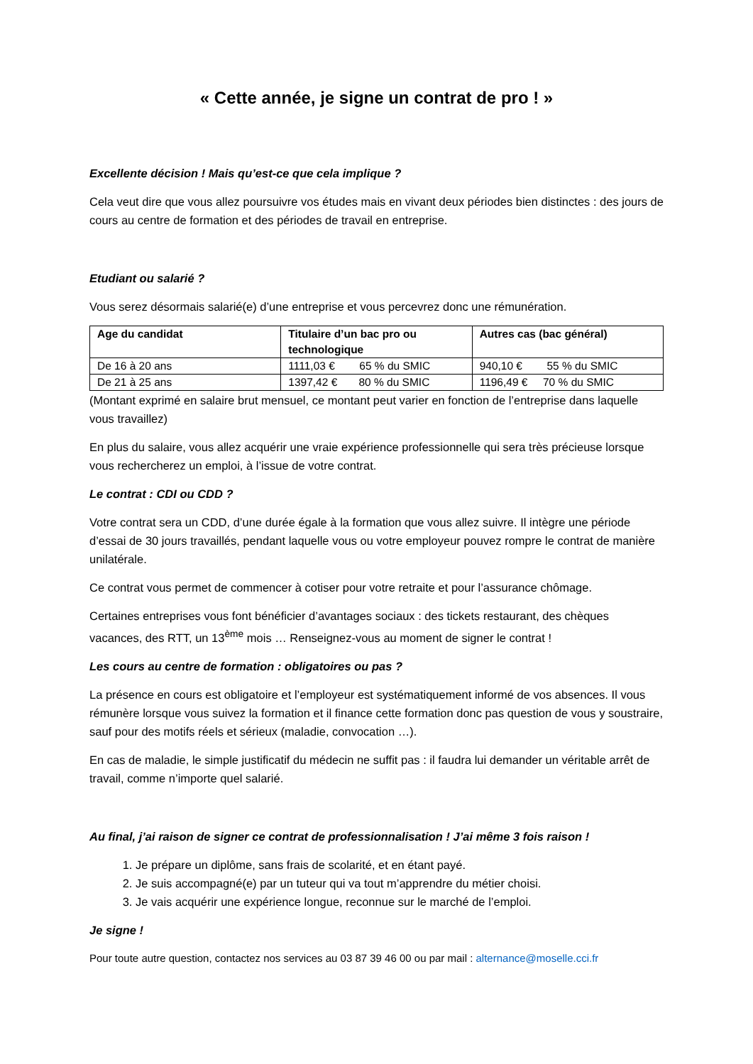« Cette année, je signe un contrat de pro ! »
Excellente décision ! Mais qu’est-ce que cela implique ?
Cela veut dire que vous allez poursuivre vos études mais en vivant deux périodes bien distinctes : des jours de cours au centre de formation et des périodes de travail en entreprise.
Etudiant ou salarié ?
Vous serez désormais salarié(e) d’une entreprise et vous percevrez donc une rémunération.
| Age du candidat | Titulaire d’un bac pro ou technologique | Autres cas (bac général) |
| --- | --- | --- |
| De 16 à 20 ans | 1111,03 € 65 % du SMIC | 940,10 € 55 % du SMIC |
| De 21 à 25 ans | 1397,42 € 80 % du SMIC | 1196,49 € 70 % du SMIC |
(Montant exprimé en salaire brut mensuel, ce montant peut varier en fonction de l’entreprise dans laquelle vous travaillez)
En plus du salaire, vous allez acquérir une vraie expérience professionnelle qui sera très précieuse lorsque vous rechercherez un emploi, à l’issue de votre contrat.
Le contrat : CDI ou CDD ?
Votre contrat sera un CDD, d’une durée égale à la formation que vous allez suivre. Il intègre une période d’essai de 30 jours travaillés, pendant laquelle vous ou votre employeur pouvez rompre le contrat de manière unilatérale.
Ce contrat vous permet de commencer à cotiser pour votre retraite et pour l’assurance chômage.
Certaines entreprises vous font bénéficier d’avantages sociaux : des tickets restaurant, des chèques vacances, des RTT, un 13<sup>ème</sup> mois … Renseignez-vous au moment de signer le contrat !
Les cours au centre de formation : obligatoires ou pas ?
La présence en cours est obligatoire et l’employeur est systématiquement informé de vos absences. Il vous rémunère lorsque vous suivez la formation et il finance cette formation donc pas question de vous y soustraire, sauf pour des motifs réels et sérieux (maladie, convocation …).
En cas de maladie, le simple justificatif du médecin ne suffit pas : il faudra lui demander un véritable arrêt de travail, comme n’importe quel salarié.
Au final, j’ai raison de signer ce contrat de professionnalisation ! J’ai même 3 fois raison !
1. Je prépare un diplôme, sans frais de scolarité, et en étant payé.
2. Je suis accompagné(e) par un tuteur qui va tout m’apprendre du métier choisi.
3. Je vais acquérir une expérience longue, reconnue sur le marché de l’emploi.
Je signe !
Pour toute autre question, contactez nos services au 03 87 39 46 00 ou par mail : alternance@moselle.cci.fr